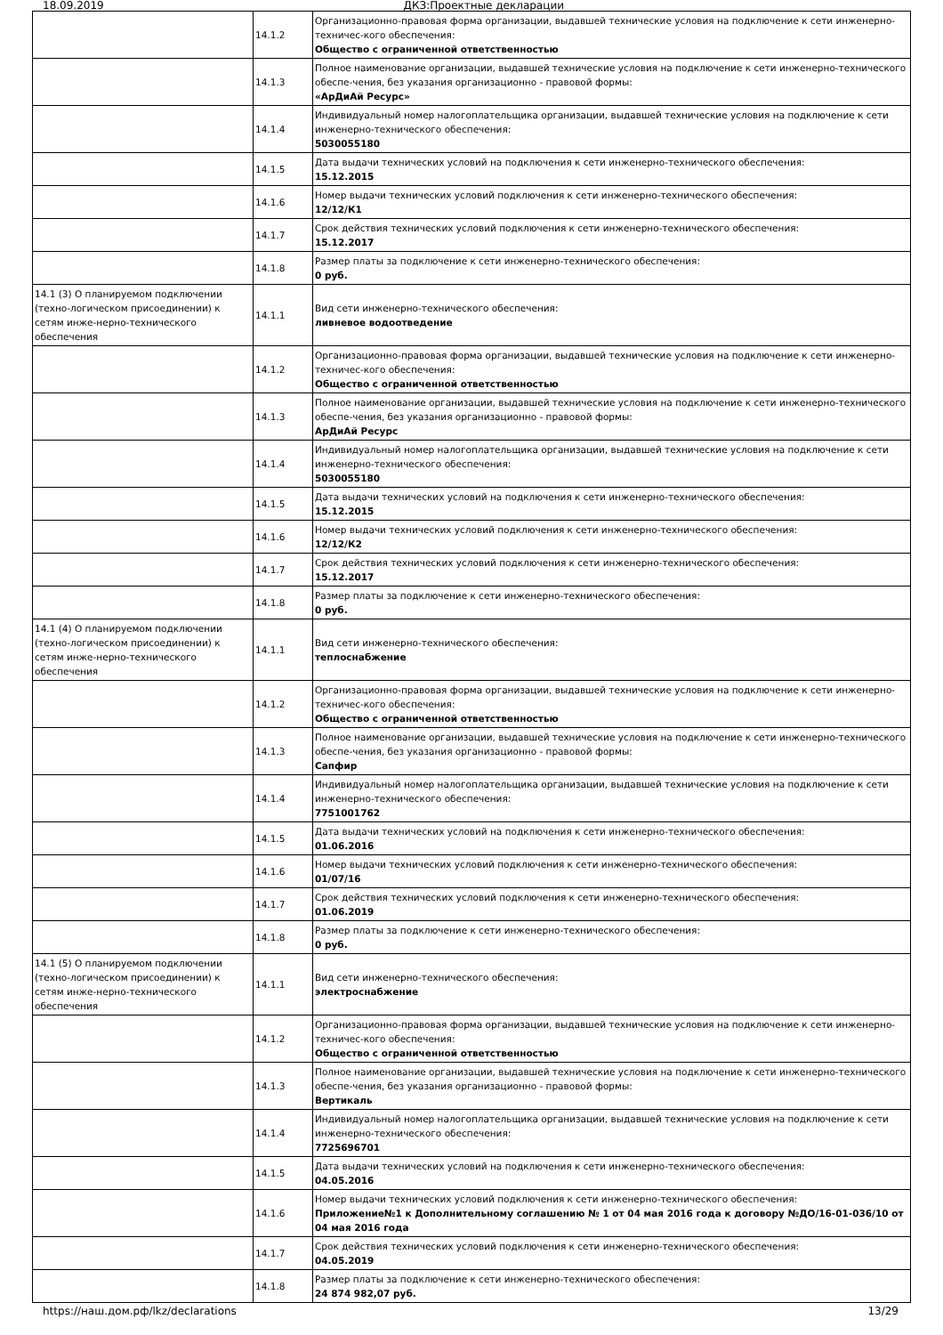18.09.2019 ДКЗ:Проектные декларации
| | 14.1.2 | Организационно-правовая форма организации, выдавшей технические условия на подключение к сети инженерно-техничес-кого обеспечения: Общество с ограниченной ответственностью |
| | 14.1.3 | Полное наименование организации, выдавшей технические условия на подключение к сети инженерно-технического обеспе-чения, без указания организационно - правовой формы: «АрДиАй Ресурс» |
| | 14.1.4 | Индивидуальный номер налогоплательщика организации, выдавшей технические условия на подключение к сети инженерно-технического обеспечения: 5030055180 |
| | 14.1.5 | Дата выдачи технических условий на подключения к сети инженерно-технического обеспечения: 15.12.2015 |
| | 14.1.6 | Номер выдачи технических условий подключения к сети инженерно-технического обеспечения: 12/12/К1 |
| | 14.1.7 | Срок действия технических условий подключения к сети инженерно-технического обеспечения: 15.12.2017 |
| | 14.1.8 | Размер платы за подключение к сети инженерно-технического обеспечения: 0 руб. |
| 14.1 (3) О планируемом подключении (техно-логическом присоединении) к сетям инже-нерно-технического обеспечения | 14.1.1 | Вид сети инженерно-технического обеспечения: ливневое водоотведение |
| | 14.1.2 | Организационно-правовая форма организации, выдавшей технические условия на подключение к сети инженерно-техничес-кого обеспечения: Общество с ограниченной ответственностью |
| | 14.1.3 | Полное наименование организации, выдавшей технические условия на подключение к сети инженерно-технического обеспе-чения, без указания организационно - правовой формы: АрДиАй Ресурс |
| | 14.1.4 | Индивидуальный номер налогоплательщика организации, выдавшей технические условия на подключение к сети инженерно-технического обеспечения: 5030055180 |
| | 14.1.5 | Дата выдачи технических условий на подключения к сети инженерно-технического обеспечения: 15.12.2015 |
| | 14.1.6 | Номер выдачи технических условий подключения к сети инженерно-технического обеспечения: 12/12/К2 |
| | 14.1.7 | Срок действия технических условий подключения к сети инженерно-технического обеспечения: 15.12.2017 |
| | 14.1.8 | Размер платы за подключение к сети инженерно-технического обеспечения: 0 руб. |
| 14.1 (4) О планируемом подключении (техно-логическом присоединении) к сетям инже-нерно-технического обеспечения | 14.1.1 | Вид сети инженерно-технического обеспечения: теплоснабжение |
| | 14.1.2 | Организационно-правовая форма организации, выдавшей технические условия на подключение к сети инженерно-техничес-кого обеспечения: Общество с ограниченной ответственностью |
| | 14.1.3 | Полное наименование организации, выдавшей технические условия на подключение к сети инженерно-технического обеспе-чения, без указания организационно - правовой формы: Сапфир |
| | 14.1.4 | Индивидуальный номер налогоплательщика организации, выдавшей технические условия на подключение к сети инженерно-технического обеспечения: 7751001762 |
| | 14.1.5 | Дата выдачи технических условий на подключения к сети инженерно-технического обеспечения: 01.06.2016 |
| | 14.1.6 | Номер выдачи технических условий подключения к сети инженерно-технического обеспечения: 01/07/16 |
| | 14.1.7 | Срок действия технических условий подключения к сети инженерно-технического обеспечения: 01.06.2019 |
| | 14.1.8 | Размер платы за подключение к сети инженерно-технического обеспечения: 0 руб. |
| 14.1 (5) О планируемом подключении (техно-логическом присоединении) к сетям инже-нерно-технического обеспечения | 14.1.1 | Вид сети инженерно-технического обеспечения: электроснабжение |
| | 14.1.2 | Организационно-правовая форма организации, выдавшей технические условия на подключение к сети инженерно-техничес-кого обеспечения: Общество с ограниченной ответственностью |
| | 14.1.3 | Полное наименование организации, выдавшей технические условия на подключение к сети инженерно-технического обеспе-чения, без указания организационно - правовой формы: Вертикаль |
| | 14.1.4 | Индивидуальный номер налогоплательщика организации, выдавшей технические условия на подключение к сети инженерно-технического обеспечения: 7725696701 |
| | 14.1.5 | Дата выдачи технических условий на подключения к сети инженерно-технического обеспечения: 04.05.2016 |
| | 14.1.6 | Номер выдачи технических условий подключения к сети инженерно-технического обеспечения: Приложение№1 к Дополнительному соглашению № 1 от 04 мая 2016 года к договору №ДО/16-01-036/10 от 04 мая 2016 года |
| | 14.1.7 | Срок действия технических условий подключения к сети инженерно-технического обеспечения: 04.05.2019 |
| | 14.1.8 | Размер платы за подключение к сети инженерно-технического обеспечения: 24 874 982,07 руб. |
https://наш.дом.рф/lkz/declarations 13/29